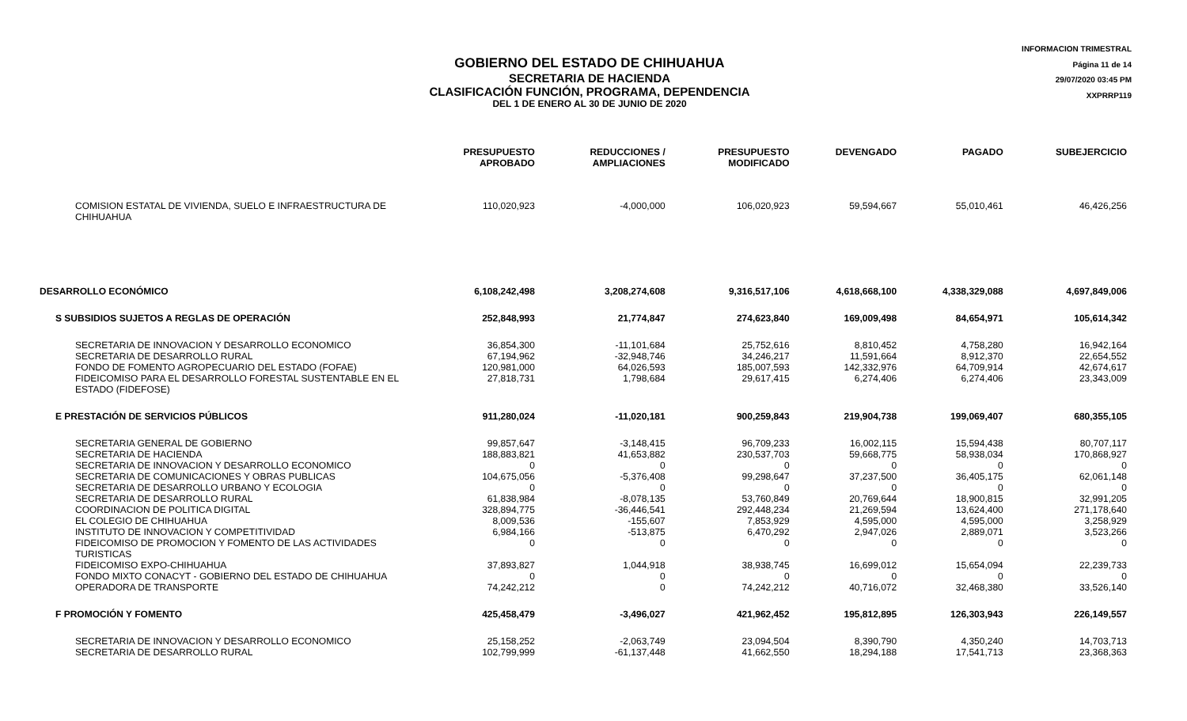INFORMACION TRIMESTRAL
Página 11 de 14
29/07/2020 03:45 PM
XXPRRP119
GOBIERNO DEL ESTADO DE CHIHUAHUA
SECRETARIA DE HACIENDA
CLASIFICACIÓN FUNCIÓN, PROGRAMA, DEPENDENCIA
DEL 1 DE ENERO AL 30 DE JUNIO DE 2020
| | PRESUPUESTO APROBADO | REDUCCIONES / AMPLIACIONES | PRESUPUESTO MODIFICADO | DEVENGADO | PAGADO | SUBEJERCICIO |
| --- | --- | --- | --- | --- | --- | --- |
| COMISION ESTATAL DE VIVIENDA, SUELO E INFRAESTRUCTURA DE CHIHUAHUA | 110,020,923 | -4,000,000 | 106,020,923 | 59,594,667 | 55,010,461 | 46,426,256 |
| DESARROLLO ECONÓMICO | 6,108,242,498 | 3,208,274,608 | 9,316,517,106 | 4,618,668,100 | 4,338,329,088 | 4,697,849,006 |
| S SUBSIDIOS SUJETOS A REGLAS DE OPERACIÓN | 252,848,993 | 21,774,847 | 274,623,840 | 169,009,498 | 84,654,971 | 105,614,342 |
| SECRETARIA DE INNOVACION Y DESARROLLO ECONOMICO | 36,854,300 | -11,101,684 | 25,752,616 | 8,810,452 | 4,758,280 | 16,942,164 |
| SECRETARIA DE DESARROLLO RURAL | 67,194,962 | -32,948,746 | 34,246,217 | 11,591,664 | 8,912,370 | 22,654,552 |
| FONDO DE FOMENTO AGROPECUARIO DEL ESTADO (FOFAE) | 120,981,000 | 64,026,593 | 185,007,593 | 142,332,976 | 64,709,914 | 42,674,617 |
| FIDEICOMISO PARA EL DESARROLLO FORESTAL SUSTENTABLE EN EL ESTADO (FIDEFOSE) | 27,818,731 | 1,798,684 | 29,617,415 | 6,274,406 | 6,274,406 | 23,343,009 |
| E PRESTACIÓN DE SERVICIOS PÚBLICOS | 911,280,024 | -11,020,181 | 900,259,843 | 219,904,738 | 199,069,407 | 680,355,105 |
| SECRETARIA GENERAL DE GOBIERNO | 99,857,647 | -3,148,415 | 96,709,233 | 16,002,115 | 15,594,438 | 80,707,117 |
| SECRETARIA DE HACIENDA | 188,883,821 | 41,653,882 | 230,537,703 | 59,668,775 | 58,938,034 | 170,868,927 |
| SECRETARIA DE INNOVACION Y DESARROLLO ECONOMICO | 0 | 0 | 0 | 0 | 0 | 0 |
| SECRETARIA DE COMUNICACIONES Y OBRAS PUBLICAS | 104,675,056 | -5,376,408 | 99,298,647 | 37,237,500 | 36,405,175 | 62,061,148 |
| SECRETARIA DE DESARROLLO URBANO Y ECOLOGIA | 0 | 0 | 0 | 0 | 0 | 0 |
| SECRETARIA DE DESARROLLO RURAL | 61,838,984 | -8,078,135 | 53,760,849 | 20,769,644 | 18,900,815 | 32,991,205 |
| COORDINACION DE POLITICA DIGITAL | 328,894,775 | -36,446,541 | 292,448,234 | 21,269,594 | 13,624,400 | 271,178,640 |
| EL COLEGIO DE CHIHUAHUA | 8,009,536 | -155,607 | 7,853,929 | 4,595,000 | 4,595,000 | 3,258,929 |
| INSTITUTO DE INNOVACION Y COMPETITIVIDAD | 6,984,166 | -513,875 | 6,470,292 | 2,947,026 | 2,889,071 | 3,523,266 |
| FIDEICOMISO DE PROMOCION Y FOMENTO DE LAS ACTIVIDADES TURISTICAS | 0 | 0 | 0 | 0 | 0 | 0 |
| FIDEICOMISO EXPO-CHIHUAHUA | 37,893,827 | 1,044,918 | 38,938,745 | 16,699,012 | 15,654,094 | 22,239,733 |
| FONDO MIXTO CONACYT - GOBIERNO DEL ESTADO DE CHIHUAHUA | 0 | 0 | 0 | 0 | 0 | 0 |
| OPERADORA DE TRANSPORTE | 74,242,212 | 0 | 74,242,212 | 40,716,072 | 32,468,380 | 33,526,140 |
| F PROMOCIÓN Y FOMENTO | 425,458,479 | -3,496,027 | 421,962,452 | 195,812,895 | 126,303,943 | 226,149,557 |
| SECRETARIA DE INNOVACION Y DESARROLLO ECONOMICO | 25,158,252 | -2,063,749 | 23,094,504 | 8,390,790 | 4,350,240 | 14,703,713 |
| SECRETARIA DE DESARROLLO RURAL | 102,799,999 | -61,137,448 | 41,662,550 | 18,294,188 | 17,541,713 | 23,368,363 |